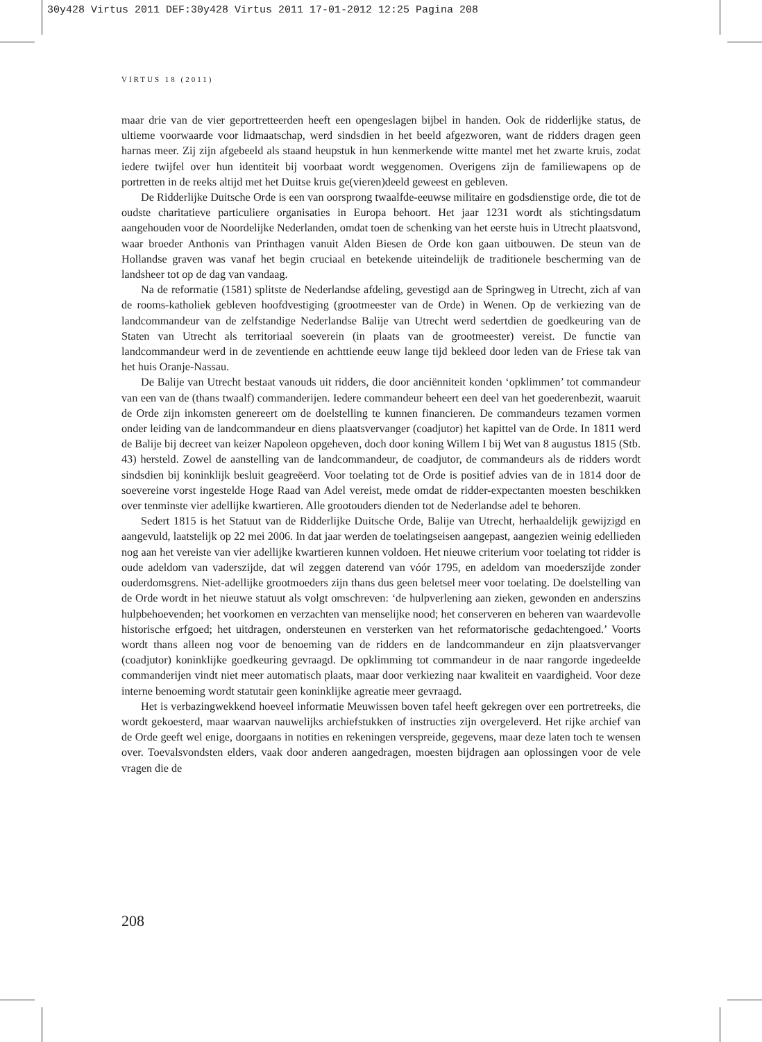30y428 Virtus 2011 DEF:30y428 Virtus 2011 17-01-2012 12:25 Pagina 208
VIRTUS 18 (2011)
maar drie van de vier geportretteerden heeft een opengeslagen bijbel in handen. Ook de ridderlijke status, de ultieme voorwaarde voor lidmaatschap, werd sindsdien in het beeld afgezworen, want de ridders dragen geen harnas meer. Zij zijn afgebeeld als staand heupstuk in hun kenmerkende witte mantel met het zwarte kruis, zodat iedere twijfel over hun identiteit bij voorbaat wordt weggenomen. Overigens zijn de familiewapens op de portretten in de reeks altijd met het Duitse kruis ge(vieren)deeld geweest en gebleven.
De Ridderlijke Duitsche Orde is een van oorsprong twaalfde-eeuwse militaire en godsdienstige orde, die tot de oudste charitatieve particuliere organisaties in Europa behoort. Het jaar 1231 wordt als stichtingsdatum aangehouden voor de Noordelijke Nederlanden, omdat toen de schenking van het eerste huis in Utrecht plaatsvond, waar broeder Anthonis van Printhagen vanuit Alden Biesen de Orde kon gaan uitbouwen. De steun van de Hollandse graven was vanaf het begin cruciaal en betekende uiteindelijk de traditionele bescherming van de landsheer tot op de dag van vandaag.
Na de reformatie (1581) splitste de Nederlandse afdeling, gevestigd aan de Springweg in Utrecht, zich af van de rooms-katholiek gebleven hoofdvestiging (grootmeester van de Orde) in Wenen. Op de verkiezing van de landcommandeur van de zelfstandige Nederlandse Balije van Utrecht werd sedertdien de goedkeuring van de Staten van Utrecht als territoriaal soeverein (in plaats van de grootmeester) vereist. De functie van landcommandeur werd in de zeventiende en achttiende eeuw lange tijd bekleed door leden van de Friese tak van het huis Oranje-Nassau.
De Balije van Utrecht bestaat vanouds uit ridders, die door anciënniteit konden ‘opklimmen’ tot commandeur van een van de (thans twaalf) commanderijen. Iedere commandeur beheert een deel van het goederenbezit, waaruit de Orde zijn inkomsten genereert om de doelstelling te kunnen financieren. De commandeurs tezamen vormen onder leiding van de landcommandeur en diens plaatsvervanger (coadjutor) het kapittel van de Orde. In 1811 werd de Balije bij decreet van keizer Napoleon opgeheven, doch door koning Willem I bij Wet van 8 augustus 1815 (Stb. 43) hersteld. Zowel de aanstelling van de landcommandeur, de coadjutor, de commandeurs als de ridders wordt sindsdien bij koninklijk besluit geagreëerd. Voor toelating tot de Orde is positief advies van de in 1814 door de soevereine vorst ingestelde Hoge Raad van Adel vereist, mede omdat de ridder-expectanten moesten beschikken over tenminste vier adellijke kwartieren. Alle grootouders dienden tot de Nederlandse adel te behoren.
Sedert 1815 is het Statuut van de Ridderlijke Duitsche Orde, Balije van Utrecht, herhaaldelijk gewijzigd en aangevuld, laatstelijk op 22 mei 2006. In dat jaar werden de toelatingseisen aangepast, aangezien weinig edellieden nog aan het vereiste van vier adellijke kwartieren kunnen voldoen. Het nieuwe criterium voor toelating tot ridder is oude adeldom van vaderszijde, dat wil zeggen daterend van vóór 1795, en adeldom van moederszijde zonder ouderdomsgrens. Niet-adellijke grootmoeders zijn thans dus geen beletsel meer voor toelating. De doelstelling van de Orde wordt in het nieuwe statuut als volgt omschreven: ‘de hulpverlening aan zieken, gewonden en anderszins hulpbehoevenden; het voorkomen en verzachten van menselijke nood; het conserveren en beheren van waardevolle historische erfgoed; het uitdragen, ondersteunen en versterken van het reformatorische gedachtengoed.’ Voorts wordt thans alleen nog voor de benoeming van de ridders en de landcommandeur en zijn plaatsvervanger (coadjutor) koninklijke goedkeuring gevraagd. De opklimming tot commandeur in de naar rangorde ingedeelde commanderijen vindt niet meer automatisch plaats, maar door verkiezing naar kwaliteit en vaardigheid. Voor deze interne benoeming wordt statutair geen koninklijke agreatie meer gevraagd.
Het is verbazingwekkend hoeveel informatie Meuwissen boven tafel heeft gekregen over een portretreeks, die wordt gekoesterd, maar waarvan nauwelijks archiefstukken of instructies zijn overgeleverd. Het rijke archief van de Orde geeft wel enige, doorgaans in notities en rekeningen verspreide, gegevens, maar deze laten toch te wensen over. Toevalsvondsten elders, vaak door anderen aangedragen, moesten bijdragen aan oplossingen voor de vele vragen die de
208